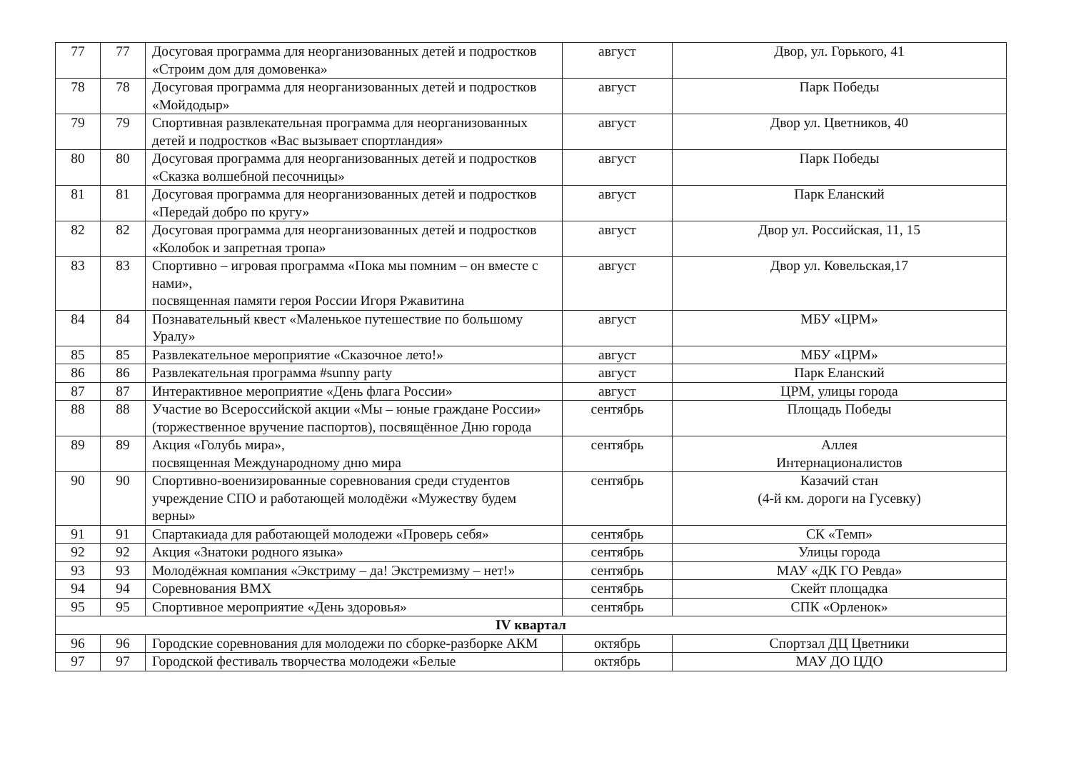| 77 | 77 | Досуговая программа для неорганизованных детей и подростков «Строим дом для домовенка» | август | Двор, ул. Горького, 41 |
| 78 | 78 | Досуговая программа для неорганизованных детей и подростков «Мойдодыр» | август | Парк Победы |
| 79 | 79 | Спортивная развлекательная программа для неорганизованных детей и подростков «Вас вызывает спортландия» | август | Двор ул. Цветников, 40 |
| 80 | 80 | Досуговая программа для неорганизованных детей и подростков «Сказка волшебной песочницы» | август | Парк Победы |
| 81 | 81 | Досуговая программа для неорганизованных детей и подростков «Передай добро по кругу» | август | Парк Еланский |
| 82 | 82 | Досуговая программа для неорганизованных детей и подростков «Колобок и запретная тропа» | август | Двор ул. Российская, 11, 15 |
| 83 | 83 | Спортивно – игровая программа «Пока мы помним – он вместе с нами», посвященная памяти героя России Игоря Ржавитина | август | Двор ул. Ковельская,17 |
| 84 | 84 | Познавательный квест «Маленькое путешествие по большому Уралу» | август | МБУ «ЦРМ» |
| 85 | 85 | Развлекательное мероприятие «Сказочное лето!» | август | МБУ «ЦРМ» |
| 86 | 86 | Развлекательная программа #sunny party | август | Парк Еланский |
| 87 | 87 | Интерактивное мероприятие «День флага России» | август | ЦРМ, улицы города |
| 88 | 88 | Участие во Всероссийской акции «Мы – юные граждане России» (торжественное вручение паспортов), посвящённое Дню города | сентябрь | Площадь Победы |
| 89 | 89 | Акция «Голубь мира», посвященная Международному дню мира | сентябрь | Аллея Интернационалистов |
| 90 | 90 | Спортивно-военизированные соревнования среди студентов учреждение СПО и работающей молодёжи «Мужеству будем верны» | сентябрь | Казачий стан (4-й км. дороги на Гусевку) |
| 91 | 91 | Спартакиада для работающей молодежи «Проверь себя» | сентябрь | СК «Темп» |
| 92 | 92 | Акция «Знатоки родного языка» | сентябрь | Улицы города |
| 93 | 93 | Молодёжная компания «Экстриму – да! Экстремизму – нет!» | сентябрь | МАУ «ДК ГО Ревда» |
| 94 | 94 | Соревнования ВМХ | сентябрь | Скейт площадка |
| 95 | 95 | Спортивное мероприятие «День здоровья» | сентябрь | СПК «Орленок» |
| IV квартал | | | | |
| 96 | 96 | Городские соревнования для молодежи по сборке-разборке АКМ | октябрь | Спортзал ДЦ Цветники |
| 97 | 97 | Городской фестиваль творчества молодежи «Белые | октябрь | МАУ ДО ЦДО |